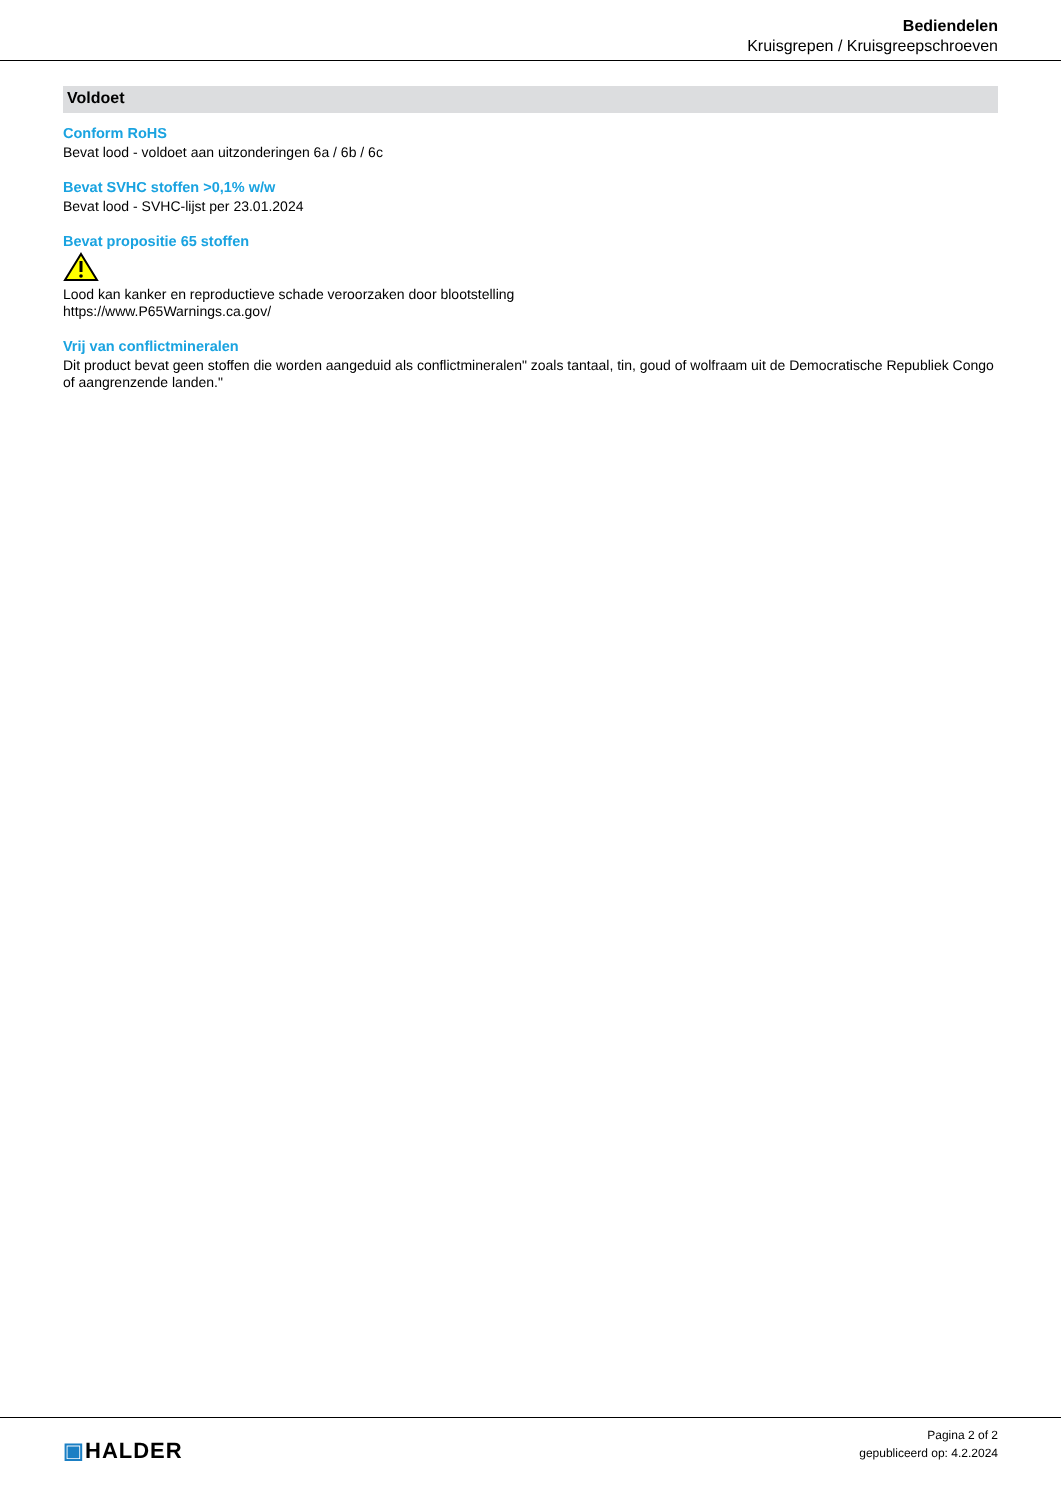Bediendelen
Kruisgrepen / Kruisgreepschroeven
Voldoet
Conform RoHS
Bevat lood - voldoet aan uitzonderingen 6a / 6b / 6c
Bevat SVHC stoffen >0,1% w/w
Bevat lood - SVHC-lijst per 23.01.2024
Bevat propositie 65 stoffen
Lood kan kanker en reproductieve schade veroorzaken door blootstelling
https://www.P65Warnings.ca.gov/
Vrij van conflictmineralen
Dit product bevat geen stoffen die worden aangeduid als conflictmineralen" zoals tantaal, tin, goud of wolfraam uit de Democratische Republiek Congo of aangrenzende landen."
▣HALDER
Pagina 2 of 2
gepubliceerd op: 4.2.2024